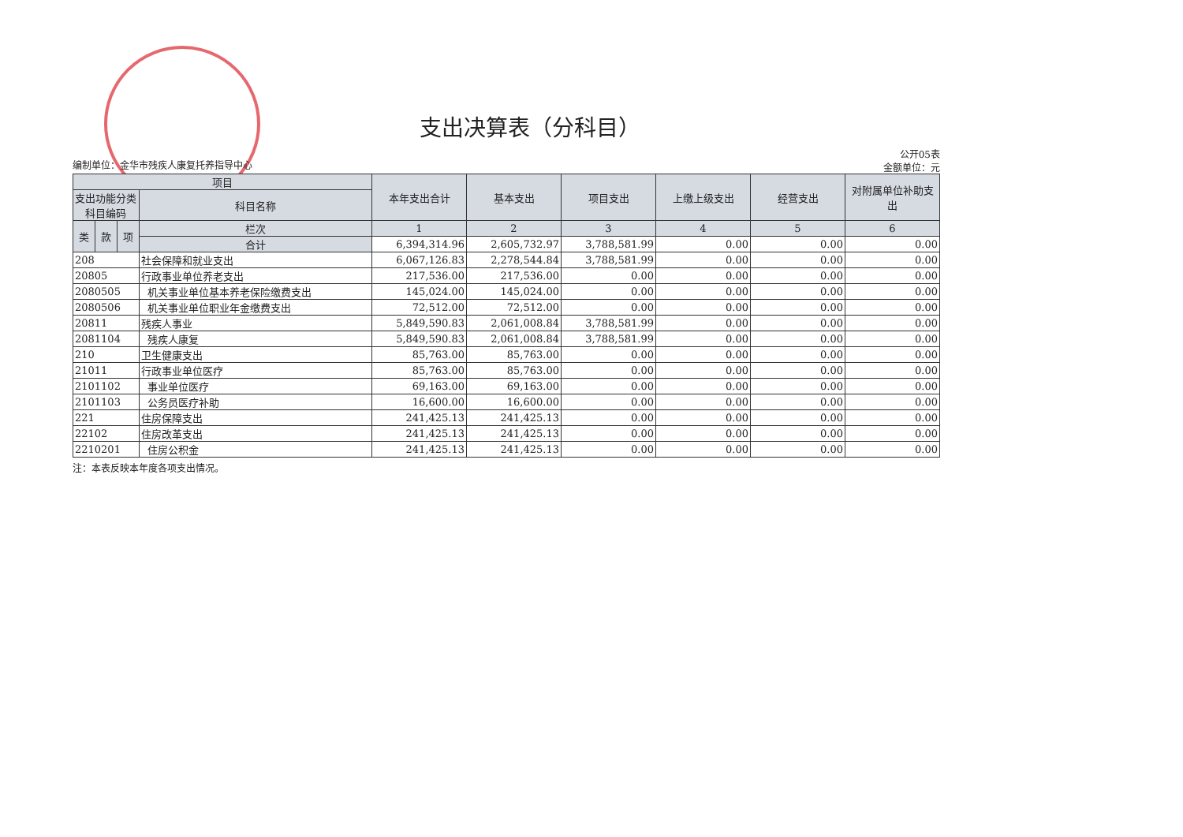支出决算表（分科目）
编制单位：金华市残疾人康复托养指导中心
公开05表
金额单位：元
| 项目 | | | | 本年支出合计 | 基本支出 | 项目支出 | 上缴上级支出 | 经营支出 | 对附属单位补助支出 |
| --- | --- | --- | --- | --- | --- | --- | --- | --- | --- |
| 支出功能分类科目编码 | | | 科目名称 | | | | | | |
| 类 | 款 | 项 | 栏次 | 1 | 2 | 3 | 4 | 5 | 6 |
| | | | 合计 | 6,394,314.96 | 2,605,732.97 | 3,788,581.99 | 0.00 | 0.00 | 0.00 |
| 208 | | | 社会保障和就业支出 | 6,067,126.83 | 2,278,544.84 | 3,788,581.99 | 0.00 | 0.00 | 0.00 |
| 20805 | | | 行政事业单位养老支出 | 217,536.00 | 217,536.00 | 0.00 | 0.00 | 0.00 | 0.00 |
| 2080505 | | | 机关事业单位基本养老保险缴费支出 | 145,024.00 | 145,024.00 | 0.00 | 0.00 | 0.00 | 0.00 |
| 2080506 | | | 机关事业单位职业年金缴费支出 | 72,512.00 | 72,512.00 | 0.00 | 0.00 | 0.00 | 0.00 |
| 20811 | | | 残疾人事业 | 5,849,590.83 | 2,061,008.84 | 3,788,581.99 | 0.00 | 0.00 | 0.00 |
| 2081104 | | | 残疾人康复 | 5,849,590.83 | 2,061,008.84 | 3,788,581.99 | 0.00 | 0.00 | 0.00 |
| 210 | | | 卫生健康支出 | 85,763.00 | 85,763.00 | 0.00 | 0.00 | 0.00 | 0.00 |
| 21011 | | | 行政事业单位医疗 | 85,763.00 | 85,763.00 | 0.00 | 0.00 | 0.00 | 0.00 |
| 2101102 | | | 事业单位医疗 | 69,163.00 | 69,163.00 | 0.00 | 0.00 | 0.00 | 0.00 |
| 2101103 | | | 公务员医疗补助 | 16,600.00 | 16,600.00 | 0.00 | 0.00 | 0.00 | 0.00 |
| 221 | | | 住房保障支出 | 241,425.13 | 241,425.13 | 0.00 | 0.00 | 0.00 | 0.00 |
| 22102 | | | 住房改革支出 | 241,425.13 | 241,425.13 | 0.00 | 0.00 | 0.00 | 0.00 |
| 2210201 | | | 住房公积金 | 241,425.13 | 241,425.13 | 0.00 | 0.00 | 0.00 | 0.00 |
注：本表反映本年度各项支出情况。